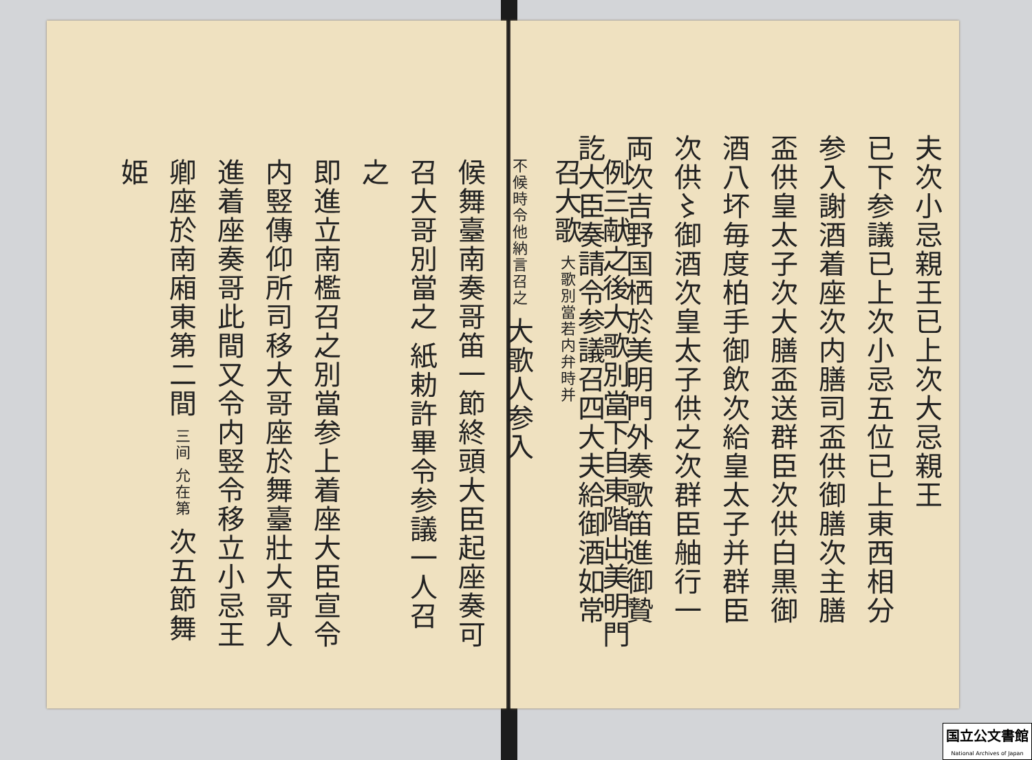夫次小忌親王已上次大忌親王
已下参議已上次小忌五位已上東西相分
参入謝酒着座次内膳司盃供御膳次主膳
盃供皇太子次大膳盃送群臣次供白黒御
酒八坏毎度柏手御飲次給皇太子并群臣
次供〻御酒次皇太子供之次群臣舳行一
両次吉野国栖於美明門外奏歌笛進御贄
訖大臣奏請令参議召四大夫給御酒如常
例三献之後大歌別當下自東階出美明門
召大歌 大歌別當若内弁時并
不候時令他納言召之 大歌人参入
候舞臺南奏哥笛一節終頭大臣起座奏可
召大哥別當之 紙勅許畢令参議一人召之
即進立南檻召之別當参上着座大臣宣令
内竪傳仰所司移大哥座於舞臺壯大哥人
進着座奏哥此間又令内竪令移立小忌王
卿座於南廂東第二間 三间 允在第 次五節舞姫
国立公文書館
National Archives of Japan